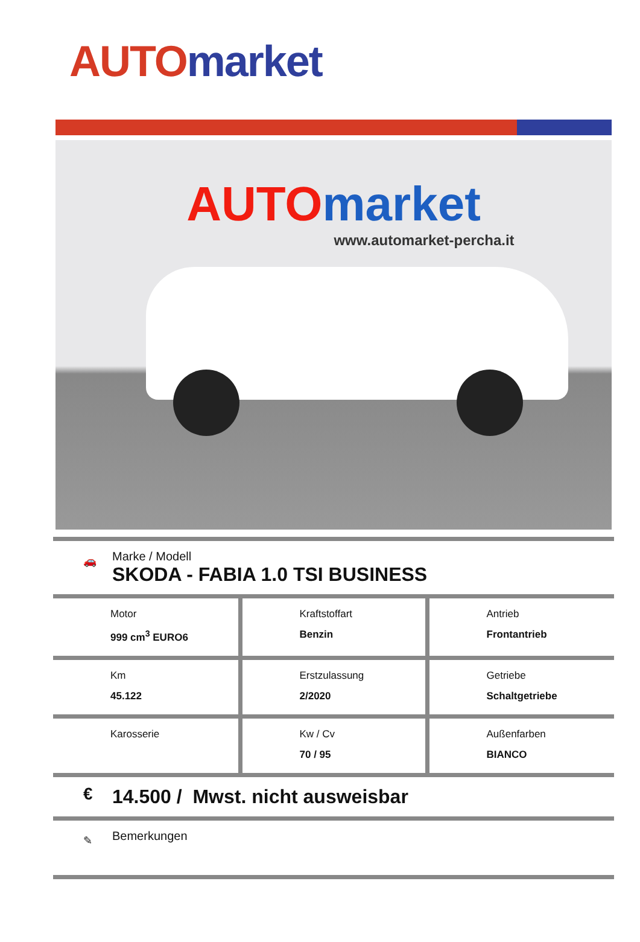AUTO market
AUTO market
www.automarket-percha.it
🚗
Marke / Modell
SKODA - FABIA 1.0 TSI BUSINESS
| Motor 999 cm<sup>3</sup> EURO6 | Kraftstoffart Benzin | Antrieb Frontantrieb |
| Km 45.122 | Erstzulassung 2/2020 | Getriebe Schaltgetriebe |
| Karosserie | Kw / Cv 70 / 95 | Außenfarben BIANCO |
€ 14.500 / Mwst. nicht ausweisbar
✎ Bemerkungen